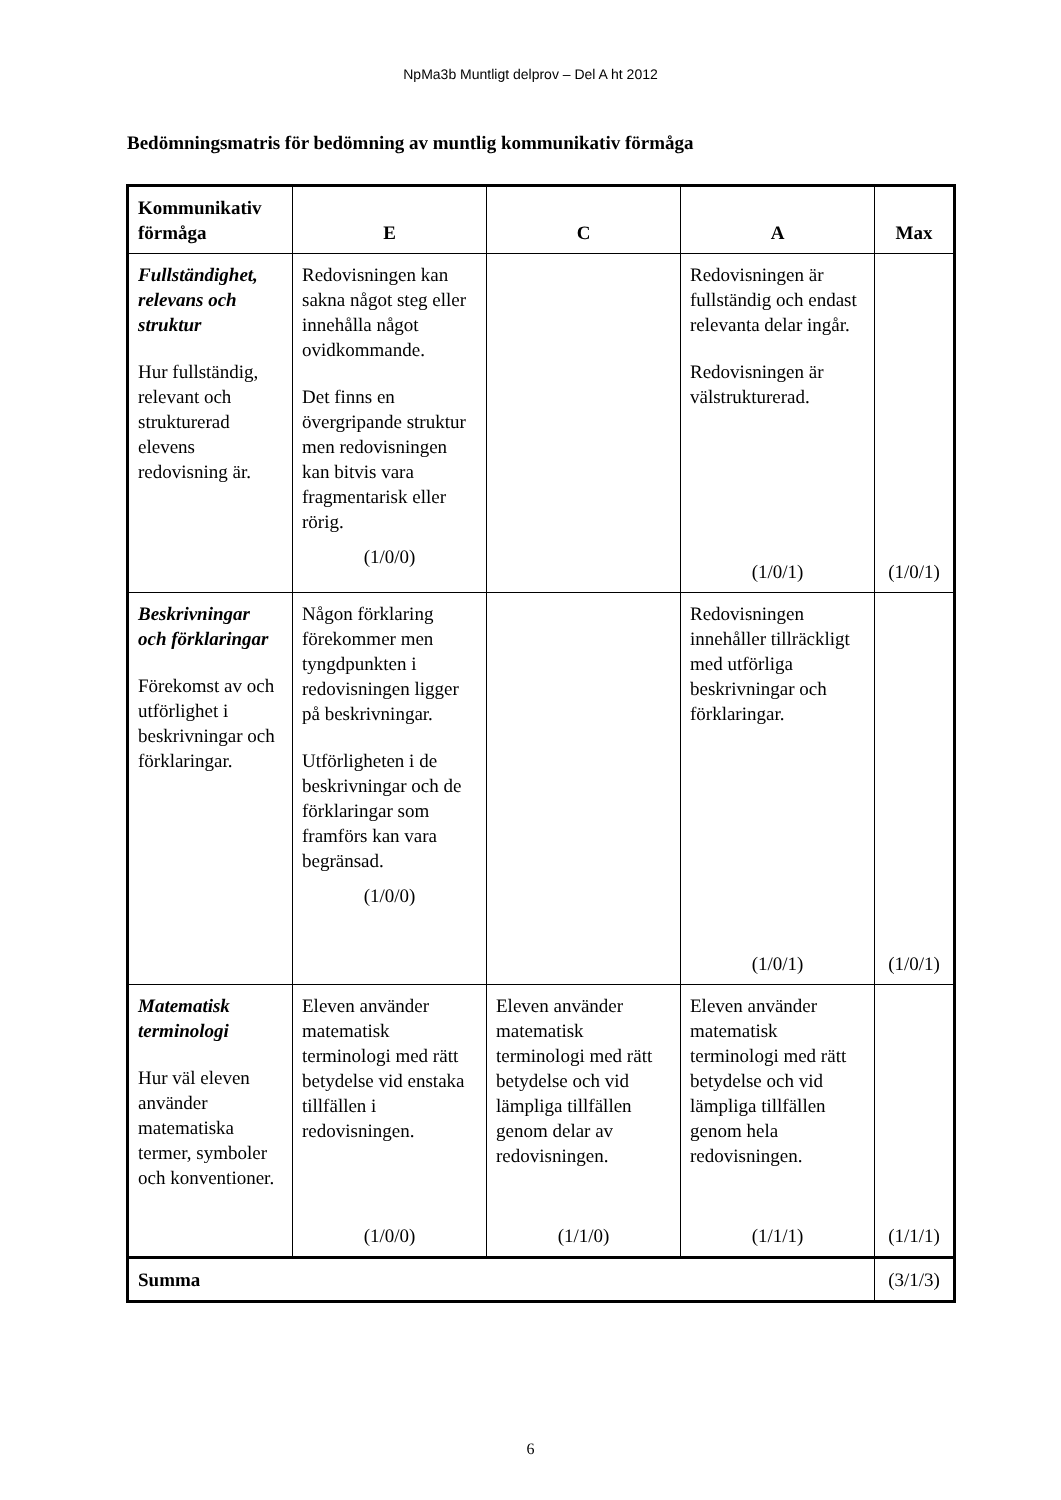NpMa3b Muntligt delprov – Del A ht 2012
Bedömningsmatris för bedömning av muntlig kommunikativ förmåga
| Kommunikativ förmåga | E | C | A | Max |
| --- | --- | --- | --- | --- |
| Fullständighet, relevans och struktur Hur fullständig, relevant och strukturerad elevens redovisning är. | Redovisningen kan sakna något steg eller innehålla något ovidkommande. Det finns en övergripande struktur men redovisningen kan bitvis vara fragmentarisk eller rörig. (1/0/0) | | Redovisningen är fullständig och endast relevanta delar ingår. Redovisningen är välstrukturerad. (1/0/1) | (1/0/1) |
| Beskrivningar och förklaringar Förekomst av och utförlighet i beskrivningar och förklaringar. | Någon förklaring förekommer men tyngdpunkten i redovisningen ligger på beskrivningar. Utförligheten i de beskrivningar och de förklaringar som framförs kan vara begränsad. (1/0/0) | | Redovisningen innehåller tillräckligt med utförliga beskrivningar och förklaringar. (1/0/1) | (1/0/1) |
| Matematisk terminologi Hur väl eleven använder matematiska termer, symboler och konventioner. | Eleven använder matematisk terminologi med rätt betydelse vid enstaka tillfällen i redovisningen. (1/0/0) | Eleven använder matematisk terminologi med rätt betydelse och vid lämpliga tillfällen genom delar av redovisningen. (1/1/0) | Eleven använder matematisk terminologi med rätt betydelse och vid lämpliga tillfällen genom hela redovisningen. (1/1/1) | (1/1/1) |
| Summa | | | | (3/1/3) |
6